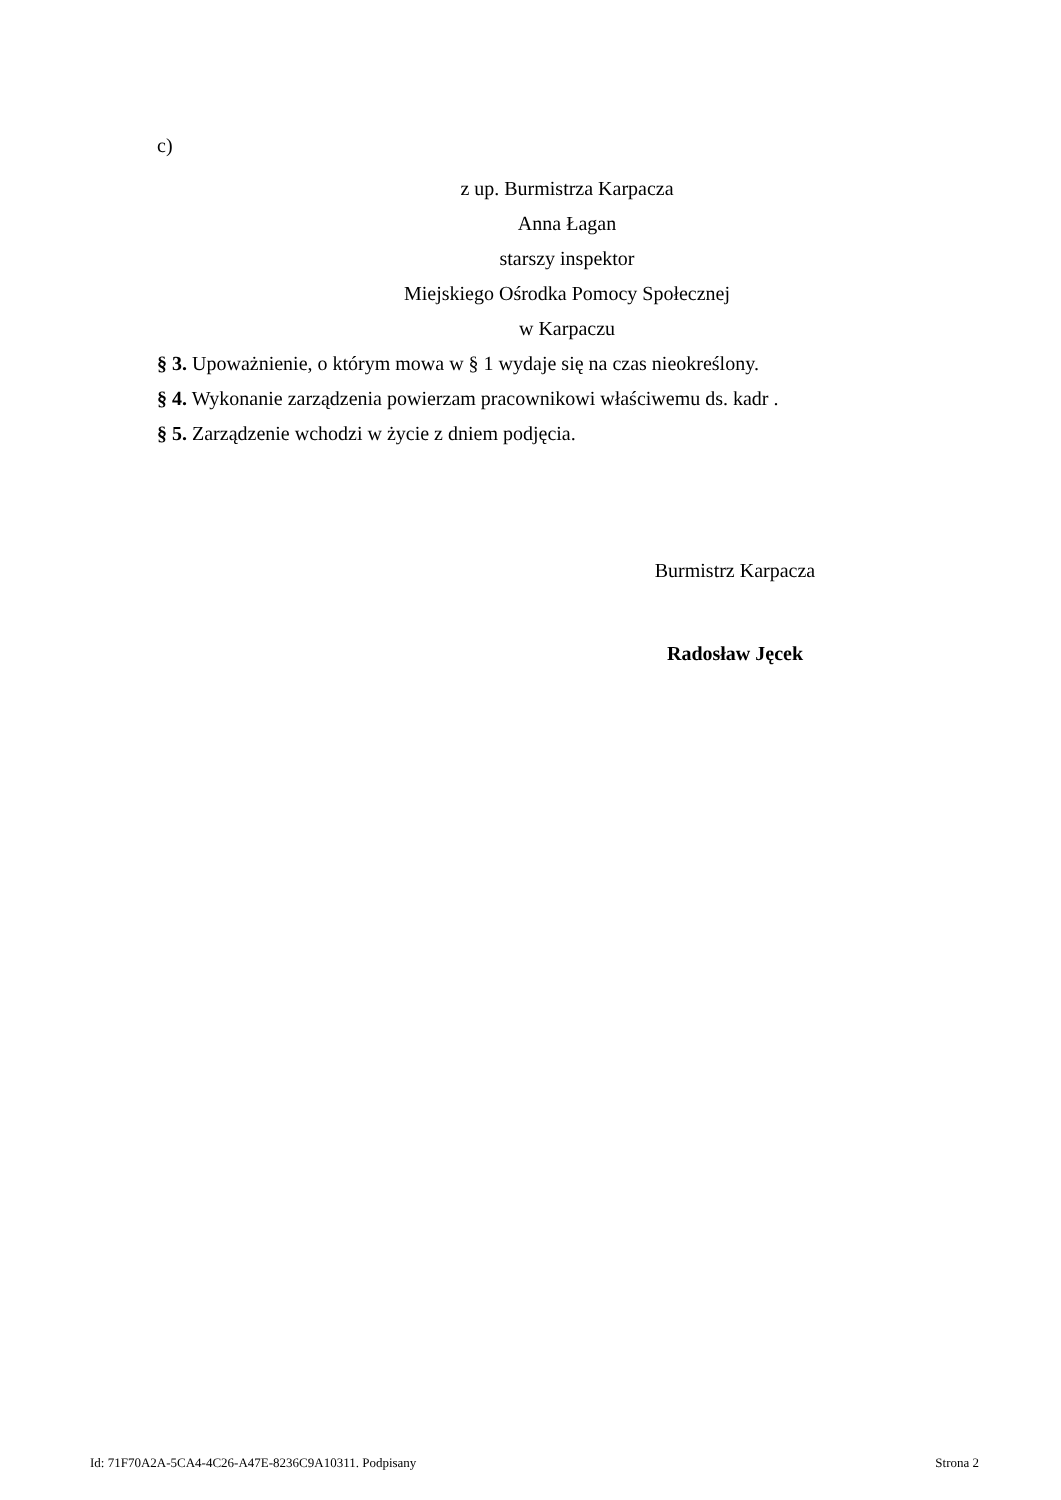c)
z up. Burmistrza Karpacza
Anna Łagan
starszy inspektor
Miejskiego Ośrodka Pomocy Społecznej
w Karpaczu
§ 3. Upoważnienie, o którym mowa w § 1 wydaje się na czas nieokreślony.
§ 4. Wykonanie zarządzenia powierzam pracownikowi właściwemu ds. kadr .
§ 5. Zarządzenie wchodzi w życie z dniem podjęcia.
Burmistrz Karpacza
Radosław Jęcek
Id: 71F70A2A-5CA4-4C26-A47E-8236C9A10311. Podpisany Strona 2